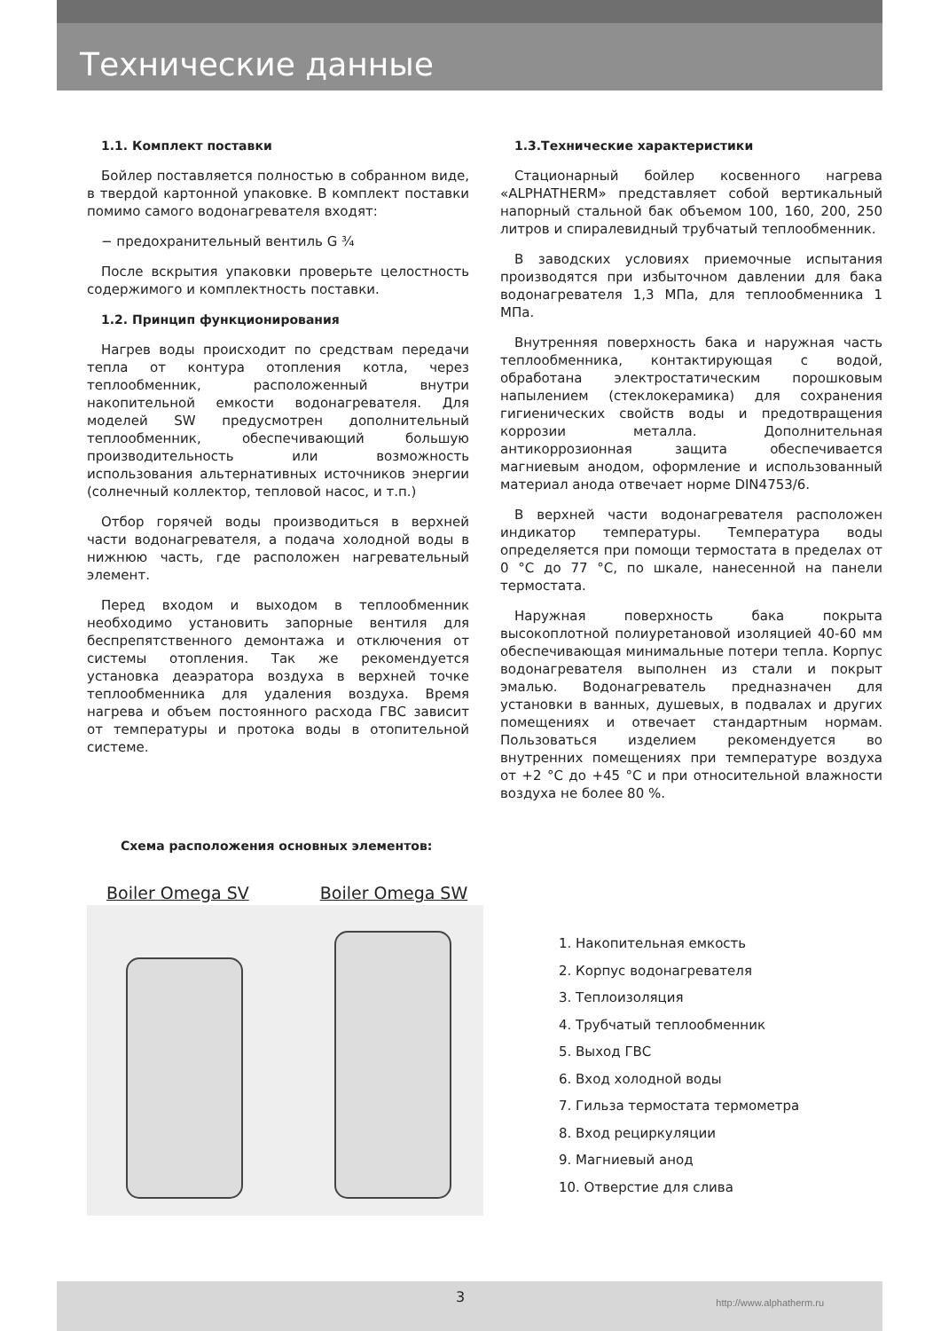Технические данные
1.1. Комплект поставки
Бойлер поставляется полностью в собранном виде, в твердой картонной упаковке. В комплект поставки помимо самого водонагревателя входят:
− предохранительный вентиль G ¾
После вскрытия упаковки проверьте целостность содержимого и комплектность поставки.
1.2. Принцип функционирования
Нагрев воды происходит по средствам передачи тепла от контура отопления котла, через теплообменник, расположенный внутри накопительной емкости водонагревателя. Для моделей SW предусмотрен дополнительный теплообменник, обеспечивающий большую производительность или возможность использования альтернативных источников энергии (солнечный коллектор, тепловой насос, и т.п.)
Отбор горячей воды производиться в верхней части водонагревателя, а подача холодной воды в нижнюю часть, где расположен нагревательный элемент.
Перед входом и выходом в теплообменник необходимо установить запорные вентиля для беспрепятственного демонтажа и отключения от системы отопления. Так же рекомендуется установка деаэратора воздуха в верхней точке теплообменника для удаления воздуха. Время нагрева и объем постоянного расхода ГВС зависит от температуры и протока воды в отопительной системе.
1.3.Технические характеристики
Стационарный бойлер косвенного нагрева «ALPHATHERM» представляет собой вертикальный напорный стальной бак объемом 100, 160, 200, 250 литров и спиралевидный трубчатый теплообменник.
В заводских условиях приемочные испытания производятся при избыточном давлении для бака водонагревателя 1,3 МПа, для теплообменника 1 МПа.
Внутренняя поверхность бака и наружная часть теплообменника, контактирующая с водой, обработана электростатическим порошковым напылением (стеклокерамика) для сохранения гигиенических свойств воды и предотвращения коррозии металла. Дополнительная антикоррозионная защита обеспечивается магниевым анодом, оформление и использованный материал анода отвечает норме DIN4753/6.
В верхней части водонагревателя расположен индикатор температуры. Температура воды определяется при помощи термостата в пределах от 0 °С до 77 °С, по шкале, нанесенной на панели термостата.
Наружная поверхность бака покрыта высокоплотной полиуретановой изоляцией 40-60 мм обеспечивающая минимальные потери тепла. Корпус водонагревателя выполнен из стали и покрыт эмалью. Водонагреватель предназначен для установки в ванных, душевых, в подвалах и других помещениях и отвечает стандартным нормам. Пользоваться изделием рекомендуется во внутренних помещениях при температуре воздуха от +2 °С до +45 °С и при относительной влажности воздуха не более 80 %.
Схема расположения основных элементов:
Boiler Omega SV Boiler Omega SW
1. Накопительная емкость
2. Корпус водонагревателя
3. Теплоизоляция
4. Трубчатый теплообменник
5. Выход ГВС
6. Вход холодной воды
7. Гильза термостата термометра
8. Вход рециркуляции
9. Магниевый анод
10. Отверстие для слива
3 http://www.alphatherm.ru